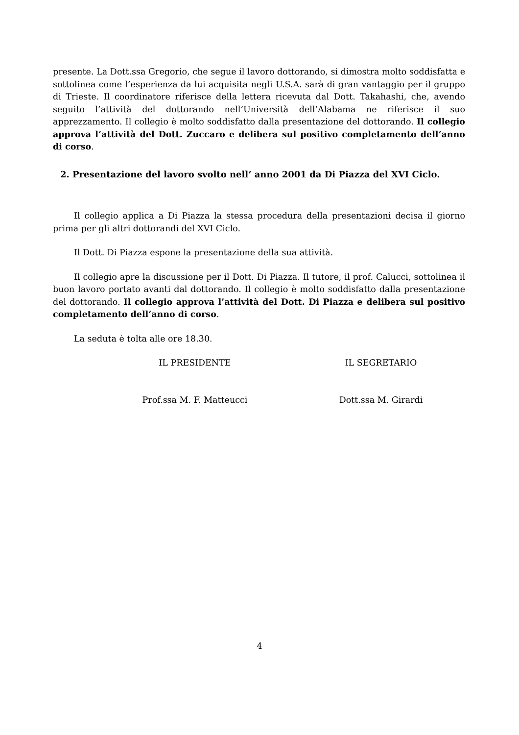presente. La Dott.ssa Gregorio, che segue il lavoro dottorando, si dimostra molto soddisfatta e sottolinea come l’esperienza da lui acquisita negli U.S.A. sarà di gran vantaggio per il gruppo di Trieste. Il coordinatore riferisce della lettera ricevuta dal Dott. Takahashi, che, avendo seguito l’attività del dottorando nell’Università dell’Alabama ne riferisce il suo apprezzamento. Il collegio è molto soddisfatto dalla presentazione del dottorando. Il collegio approva l’attività del Dott. Zuccaro e delibera sul positivo completamento dell’anno di corso.
2. Presentazione del lavoro svolto nell’ anno 2001 da Di Piazza del XVI Ciclo.
Il collegio applica a Di Piazza la stessa procedura della presentazioni decisa il giorno prima per gli altri dottorandi del XVI Ciclo.
Il Dott. Di Piazza espone la presentazione della sua attività.
Il collegio apre la discussione per il Dott. Di Piazza. Il tutore, il prof. Calucci, sottolinea il buon lavoro portato avanti dal dottorando. Il collegio è molto soddisfatto dalla presentazione del dottorando. Il collegio approva l’attività del Dott. Di Piazza e delibera sul positivo completamento dell’anno di corso.
La seduta è tolta alle ore 18.30.
IL PRESIDENTE IL SEGRETARIO
Prof.ssa M. F. Matteucci Dott.ssa M. Girardi
4